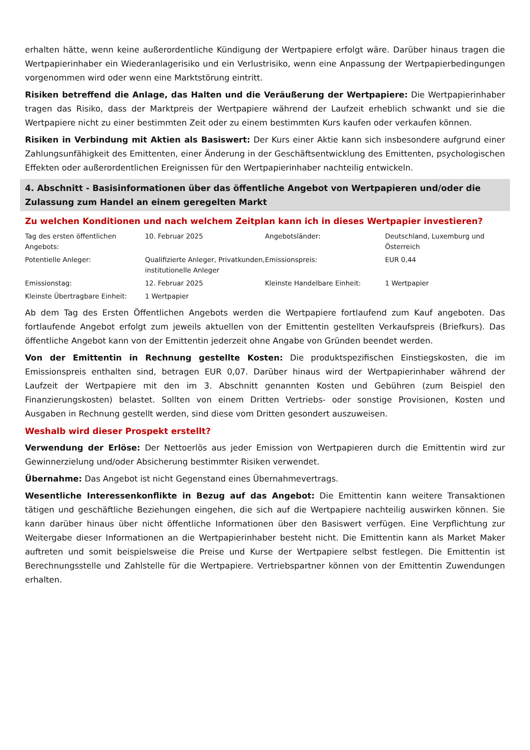erhalten hätte, wenn keine außerordentliche Kündigung der Wertpapiere erfolgt wäre. Darüber hinaus tragen die Wertpapierinhaber ein Wiederanlagerisiko und ein Verlustrisiko, wenn eine Anpassung der Wertpapierbedingungen vorgenommen wird oder wenn eine Marktstörung eintritt.
Risiken betreffend die Anlage, das Halten und die Veräußerung der Wertpapiere: Die Wertpapierinhaber tragen das Risiko, dass der Marktpreis der Wertpapiere während der Laufzeit erheblich schwankt und sie die Wertpapiere nicht zu einer bestimmten Zeit oder zu einem bestimmten Kurs kaufen oder verkaufen können.
Risiken in Verbindung mit Aktien als Basiswert: Der Kurs einer Aktie kann sich insbesondere aufgrund einer Zahlungsunfähigkeit des Emittenten, einer Änderung in der Geschäftsentwicklung des Emittenten, psychologischen Effekten oder außerordentlichen Ereignissen für den Wertpapierinhaber nachteilig entwickeln.
4. Abschnitt - Basisinformationen über das öffentliche Angebot von Wertpapieren und/oder die Zulassung zum Handel an einem geregelten Markt
Zu welchen Konditionen und nach welchem Zeitplan kann ich in dieses Wertpapier investieren?
| Tag des ersten öffentlichen Angebots: | 10. Februar 2025 | Angebotsländer: | Deutschland, Luxemburg und Österreich |
| Potentielle Anleger: | Qualifizierte Anleger, Privatkunden, institutionelle Anleger | Emissionspreis: | EUR 0,44 |
| Emissionstag: | 12. Februar 2025 | Kleinste Handelbare Einheit: | 1 Wertpapier |
| Kleinste Übertragbare Einheit: | 1 Wertpapier | | |
Ab dem Tag des Ersten Öffentlichen Angebots werden die Wertpapiere fortlaufend zum Kauf angeboten. Das fortlaufende Angebot erfolgt zum jeweils aktuellen von der Emittentin gestellten Verkaufspreis (Briefkurs). Das öffentliche Angebot kann von der Emittentin jederzeit ohne Angabe von Gründen beendet werden.
Von der Emittentin in Rechnung gestellte Kosten: Die produktspezifischen Einstiegskosten, die im Emissionspreis enthalten sind, betragen EUR 0,07. Darüber hinaus wird der Wertpapierinhaber während der Laufzeit der Wertpapiere mit den im 3. Abschnitt genannten Kosten und Gebühren (zum Beispiel den Finanzierungskosten) belastet. Sollten von einem Dritten Vertriebs- oder sonstige Provisionen, Kosten und Ausgaben in Rechnung gestellt werden, sind diese vom Dritten gesondert auszuweisen.
Weshalb wird dieser Prospekt erstellt?
Verwendung der Erlöse: Der Nettoerlös aus jeder Emission von Wertpapieren durch die Emittentin wird zur Gewinnerzielung und/oder Absicherung bestimmter Risiken verwendet.
Übernahme: Das Angebot ist nicht Gegenstand eines Übernahmevertrags.
Wesentliche Interessenkonflikte in Bezug auf das Angebot: Die Emittentin kann weitere Transaktionen tätigen und geschäftliche Beziehungen eingehen, die sich auf die Wertpapiere nachteilig auswirken können. Sie kann darüber hinaus über nicht öffentliche Informationen über den Basiswert verfügen. Eine Verpflichtung zur Weitergabe dieser Informationen an die Wertpapierinhaber besteht nicht. Die Emittentin kann als Market Maker auftreten und somit beispielsweise die Preise und Kurse der Wertpapiere selbst festlegen. Die Emittentin ist Berechnungsstelle und Zahlstelle für die Wertpapiere. Vertriebspartner können von der Emittentin Zuwendungen erhalten.